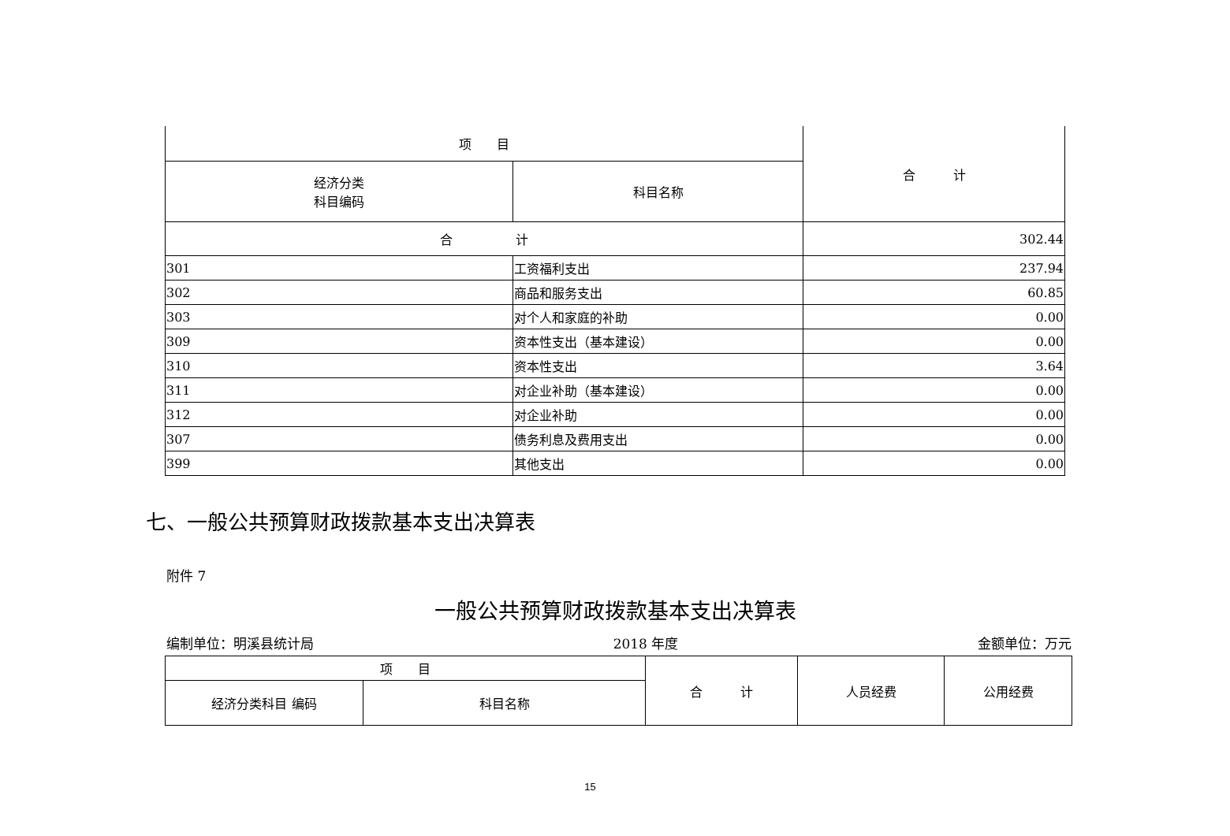| 项 目 | | 合 计 |
| --- | --- | --- |
| 经济分类 科目编码 | 科目名称 | |
| 合 计 | | 302.44 |
| 301 | 工资福利支出 | 237.94 |
| 302 | 商品和服务支出 | 60.85 |
| 303 | 对个人和家庭的补助 | 0.00 |
| 309 | 资本性支出（基本建设） | 0.00 |
| 310 | 资本性支出 | 3.64 |
| 311 | 对企业补助（基本建设） | 0.00 |
| 312 | 对企业补助 | 0.00 |
| 307 | 债务利息及费用支出 | 0.00 |
| 399 | 其他支出 | 0.00 |
七、一般公共预算财政拨款基本支出决算表
附件 7
一般公共预算财政拨款基本支出决算表
编制单位：明溪县统计局 2018 年度 金额单位：万元
| 项 目 | | 合 计 | 人员经费 | 公用经费 |
| --- | --- | --- | --- | --- |
| 经济分类科目 编码 | 科目名称 | | | |
15